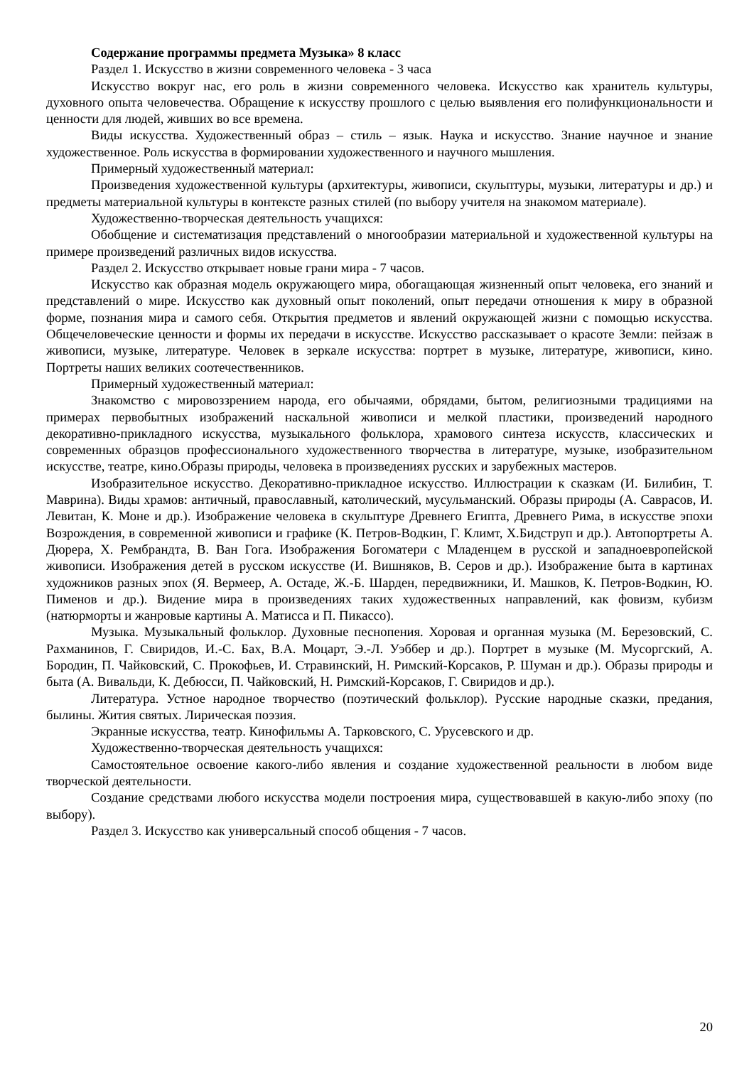Содержание программы предмета Музыка» 8 класс
Раздел 1. Искусство в жизни современного человека - 3 часа
Искусство вокруг нас, его роль в жизни современного человека. Искусство как хранитель культуры, духовного опыта человечества. Обращение к искусству прошлого с целью выявления его полифункциональности и ценности для людей, живших во все времена.
Виды искусства. Художественный образ – стиль – язык. Наука и искусство. Знание научное и знание художественное. Роль искусства в формировании художественного и научного мышления.
Примерный художественный материал:
Произведения художественной культуры (архитектуры, живописи, скульптуры, музыки, литературы и др.) и предметы материальной культуры в контексте разных стилей (по выбору учителя на знакомом материале).
Художественно-творческая деятельность учащихся:
Обобщение и систематизация представлений о многообразии материальной и художественной культуры на примере произведений различных видов искусства.
Раздел 2. Искусство открывает новые грани мира - 7 часов.
Искусство как образная модель окружающего мира, обогащающая жизненный опыт человека, его знаний и представлений о мире. Искусство как духовный опыт поколений, опыт передачи отношения к миру в образной форме, познания мира и самого себя. Открытия предметов и явлений окружающей жизни с помощью искусства. Общечеловеческие ценности и формы их передачи в искусстве. Искусство рассказывает о красоте Земли: пейзаж в живописи, музыке, литературе. Человек в зеркале искусства: портрет в музыке, литературе, живописи, кино. Портреты наших великих соотечественников.
Примерный художественный материал:
Знакомство с мировоззрением народа, его обычаями, обрядами, бытом, религиозными традициями на примерах первобытных изображений наскальной живописи и мелкой пластики, произведений народного декоративно-прикладного искусства, музыкального фольклора, храмового синтеза искусств, классических и современных образцов профессионального художественного творчества в литературе, музыке, изобразительном искусстве, театре, кино.Образы природы, человека в произведениях русских и зарубежных мастеров.
Изобразительное искусство. Декоративно-прикладное искусство. Иллюстрации к сказкам (И. Билибин, Т. Маврина). Виды храмов: античный, православный, католический, мусульманский. Образы природы (А. Саврасов, И. Левитан, К. Моне и др.). Изображение человека в скульптуре Древнего Египта, Древнего Рима, в искусстве эпохи Возрождения, в современной живописи и графике (К. Петров-Водкин, Г. Климт, Х.Бидструп и др.). Автопортреты А. Дюрера, Х. Рембрандта, В. Ван Гога. Изображения Богоматери с Младенцем в русской и западноевропейской живописи. Изображения детей в русском искусстве (И. Вишняков, В. Серов и др.). Изображение быта в картинах художников разных эпох (Я. Вермеер, А. Остаде, Ж.-Б. Шарден, передвижники, И. Машков, К. Петров-Водкин, Ю. Пименов и др.). Видение мира в произведениях таких художественных направлений, как фовизм, кубизм (натюрморты и жанровые картины А. Матисса и П. Пикассо).
Музыка. Музыкальный фольклор. Духовные песнопения. Хоровая и органная музыка (М. Березовский, С. Рахманинов, Г. Свиридов, И.-С. Бах, В.А. Моцарт, Э.-Л. Уэббер и др.). Портрет в музыке (М. Мусоргский, А. Бородин, П. Чайковский, С. Прокофьев, И. Стравинский, Н. Римский-Корсаков, Р. Шуман и др.). Образы природы и быта (А. Вивальди, К. Дебюсси, П. Чайковский, Н. Римский-Корсаков, Г. Свиридов и др.).
Литература. Устное народное творчество (поэтический фольклор). Русские народные сказки, предания, былины. Жития святых. Лирическая поэзия.
Экранные искусства, театр. Кинофильмы А. Тарковского, С. Урусевского и др.
Художественно-творческая деятельность учащихся:
Самостоятельное освоение какого-либо явления и создание художественной реальности в любом виде творческой деятельности.
Создание средствами любого искусства модели построения мира, существовавшей в какую-либо эпоху (по выбору).
Раздел 3. Искусство как универсальный способ общения - 7 часов.
20